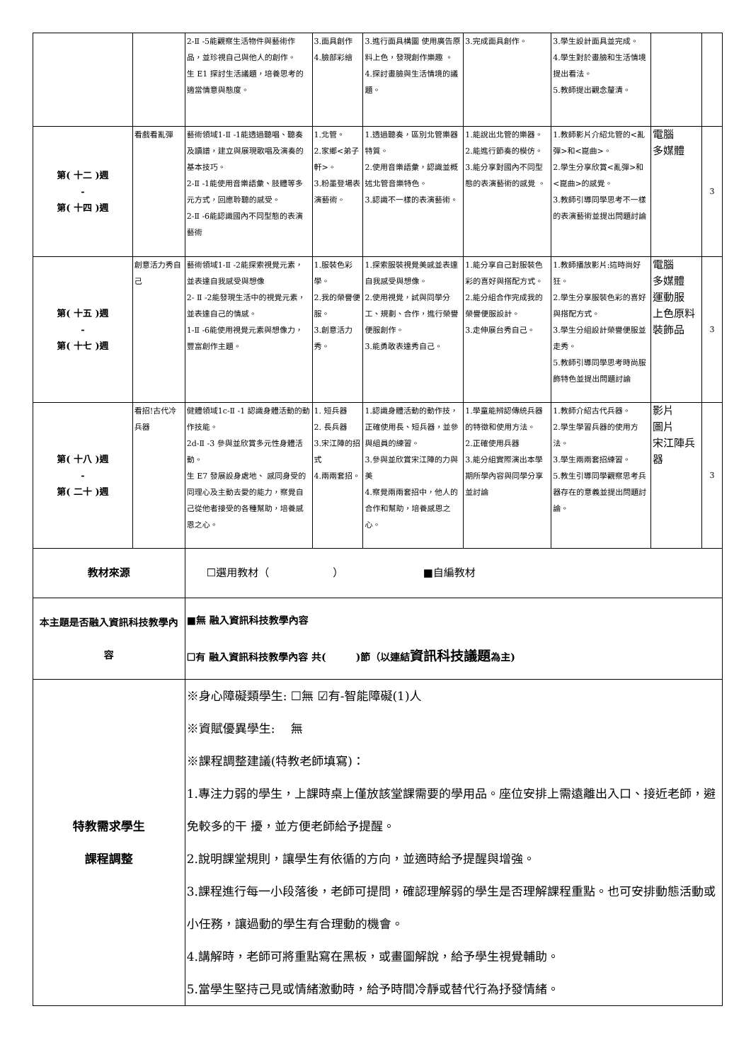| | | 2-Ⅱ -5能觀察生活物件與藝術作品，並珍視自己與他人的創作。 生 E1 探討生活議題，培養思考的適當情意與態度。 | 3.面具創作 4.臉部彩繪 | 3.進行面具構圖 使用廣告原料上色，發現創作樂趣 。 4.探討畫臉與生活情境的議題。 | 3.完成面具創作。 | 3.學生設計面具並完成。 4.學生對於畫臉和生活情境提出看法。 5.教師提出觀念釐清。 | | |
| 第( 十二 )週 - 第( 十四 )週 | 看戲看亂彈 | 藝術領域1-Ⅱ -1能透過聽唱、聽奏及讀譜，建立與展現歌唱及演奏的基本技巧。 2-Ⅱ -1能使用音樂語彙、肢體等多元方式，回應聆聽的感受。 2-Ⅱ -6能認識國內不同型態的表演藝術 | 1.北管。 2.家鄉<弟子軒>。 3.粉墨登場表演藝術。 | 1.透過聽奏，區別北管樂器特質。 2.使用音樂語彙，認識並概述北管音樂特色。 3.認識不一樣的表演藝術。 | 1.能說出北管的樂器。 2.能進行節奏的模仿。 3.能分享對國內不同型態的表演藝術的感覺 。 | 1.教師影片介紹北管的<亂彈>和<崑曲>。 2.學生分享欣賞<亂彈>和<崑曲>的感覺。 3.教師引導同學思考不一樣的表演藝術並提出問題討論 | 電腦 多媒體 | 3 |
| 第( 十五 )週 - 第( 十七 )週 | 創意活力秀自己 | 藝術領域1-Ⅱ -2能探索視覺元素，並表達自我感受與想像 2- Ⅱ -2能發現生活中的視覺元素，並表達自己的情感。 1-Ⅱ -6能使用視覺元素與想像力，豐富創作主題。 | 1.服裝色彩學。 2.我的榮譽便服。 3.創意活力秀。 | 1.探索服裝視覺美感並表達自我感受與想像。 2.使用視覺，試與同學分工、規劃、合作，進行榮譽便服創作。 3.能勇敢表達秀自己。 | 1.能分享自己對服裝色彩的喜好與搭配方式。 2.能分組合作完成我的榮譽便服設計。 3.走伸展台秀自己。 | 1.教師播放影片:這時尚好狂。 2.學生分享服裝色彩的喜好與搭配方式。 3.學生分組設計榮譽便服並走秀。 5.教師引導同學思考時尚服飾特色並提出問題討論 | 電腦 多媒體 運動服 上色原料 裝飾品 | 3 |
| 第( 十八 )週 - 第( 二十 )週 | 看招!古代冷兵器 | 健體領域1c-Ⅱ -1 認識身體活動的動作技能。 2d-Ⅱ -3 參與並欣賞多元性身體活動。 生 E7 發展設身處地、 感同身受的同理心及主動去愛的能力，察覺自己從他者接受的各種幫助，培養感恩之心。 | 1. 短兵器 2. 長兵器 3.宋江陣的招式 4.兩兩套招。 | 1.認識身體活動的動作技，正確使用長、短兵器，並參與組員的練習。 3.參與並欣賞宋江陣的力與美 4.察覺兩兩套招中，他人的合作和幫助，培養感恩之心。 | 1.學童能辨認傳統兵器的特徵和使用方法。 2.正確使用兵器 3.能分組實際演出本學期所學內容與同學分享並討論 | 1.教師介紹古代兵器。 2.學生學習兵器的使用方法。 3.學生兩兩套招練習。 5.教生引導同學觀察思考兵器存在的意義並提出問題討論。 | 影片 圖片 宋江陣兵器 | 3 |
| 教材來源 | | ☐選用教材（ ） ■自編教材 | | | | | | |
| 本主題是否融入資訊科技教學內容 | | ■無 融入資訊科技教學內容 ☐有 融入資訊科技教學內容 共( )節（以連結 資訊科技議題 為主) | | | | | | |
| 特教需求學生 課程調整 | | ※身心障礙類學生: ☐無 ☑有-智能障礙(1)人 ※資賦優異學生: 無 ※課程調整建議(特教老師填寫)： 1.專注力弱的學生，上課時桌上僅放該堂課需要的學用品。座位安排上需遠離出入口、接近老師，避免較多的干 擾，並方便老師給予提醒。 2.說明課堂規則，讓學生有依循的方向，並適時給予提醒與增強。 3.課程進行每一小段落後，老師可提問，確認理解弱的學生是否理解課程重點。也可安排動態活動或小任務，讓過動的學生有合理動的機會。 4.講解時，老師可將重點寫在黑板，或畫圖解說，給予學生視覺輔助。 5.當學生堅持己見或情緒激動時，給予時間冷靜或替代行為抒發情緒。 | | | | | | |